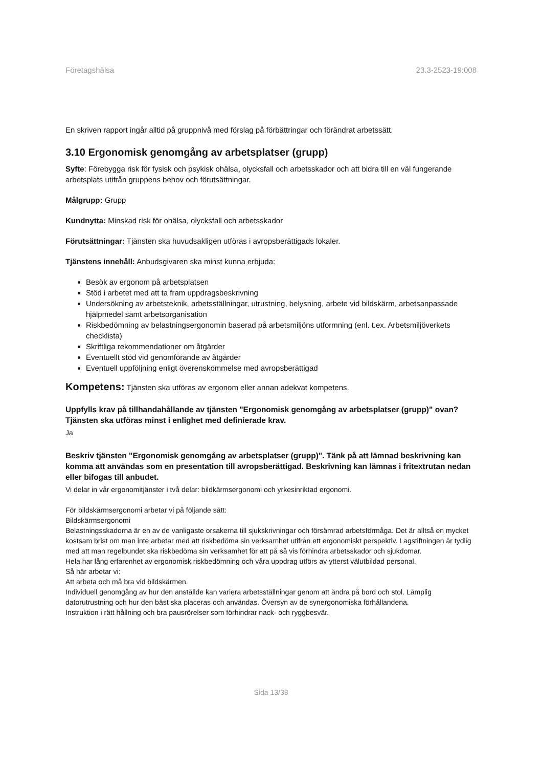Företagshälsa 23.3-2523-19:008
En skriven rapport ingår alltid på gruppnivå med förslag på förbättringar och förändrat arbetssätt.
3.10 Ergonomisk genomgång av arbetsplatser (grupp)
Syfte: Förebygga risk för fysisk och psykisk ohälsa, olycksfall och arbetsskador och att bidra till en väl fungerande arbetsplats utifrån gruppens behov och förutsättningar.
Målgrupp: Grupp
Kundnytta: Minskad risk för ohälsa, olycksfall och arbetsskador
Förutsättningar: Tjänsten ska huvudsakligen utföras i avropsberättigads lokaler.
Tjänstens innehåll: Anbudsgivaren ska minst kunna erbjuda:
Besök av ergonom på arbetsplatsen
Stöd i arbetet med att ta fram uppdragsbeskrivning
Undersökning av arbetsteknik, arbetsställningar, utrustning, belysning, arbete vid bildskärm, arbetsanpassade hjälpmedel samt arbetsorganisation
Riskbedömning av belastningsergonomin baserad på arbetsmiljöns utformning (enl. t.ex. Arbetsmiljöverkets checklista)
Skriftliga rekommendationer om åtgärder
Eventuellt stöd vid genomförande av åtgärder
Eventuell uppföljning enligt överenskommelse med avropsberättigad
Kompetens: Tjänsten ska utföras av ergonom eller annan adekvat kompetens.
Uppfylls krav på tillhandahållande av tjänsten "Ergonomisk genomgång av arbetsplatser (grupp)" ovan? Tjänsten ska utföras minst i enlighet med definierade krav.
Ja
Beskriv tjänsten "Ergonomisk genomgång av arbetsplatser (grupp)". Tänk på att lämnad beskrivning kan komma att användas som en presentation till avropsberättigad. Beskrivning kan lämnas i fritextrutan nedan eller bifogas till anbudet.
Vi delar in vår ergonomitjänster i två delar: bildkärmsergonomi och yrkesinriktad ergonomi.
För bildskärmsergonomi arbetar vi på följande sätt:
Bildskärmsergonomi
Belastningsskadorna är en av de vanligaste orsakerna till sjukskrivningar och försämrad arbetsförmåga. Det är alltså en mycket kostsam brist om man inte arbetar med att riskbedöma sin verksamhet utifrån ett ergonomiskt perspektiv. Lagstiftningen är tydlig med att man regelbundet ska riskbedöma sin verksamhet för att på så vis förhindra arbetsskador och sjukdomar.
Hela har lång erfarenhet av ergonomisk riskbedömning och våra uppdrag utförs av ytterst välutbildad personal.
Så här arbetar vi:
Att arbeta och må bra vid bildskärmen.
Individuell genomgång av hur den anställde kan variera arbetsställningar genom att ändra på bord och stol. Lämplig datorutrustning och hur den bäst ska placeras och användas. Översyn av de synergonomiska förhållandena.
Instruktion i rätt hållning och bra pausrörelser som förhindrar nack- och ryggbesvär.
Sida 13/38